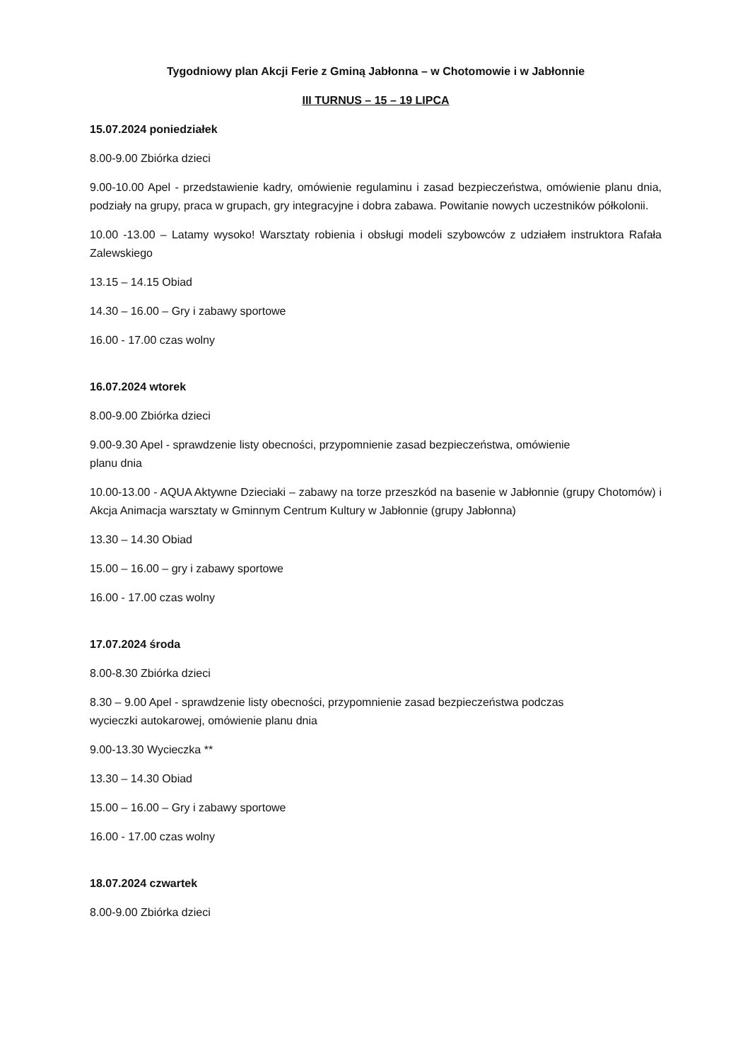Tygodniowy plan Akcji Ferie z Gminą Jabłonna – w Chotomowie i w Jabłonnie
III TURNUS – 15 – 19 LIPCA
15.07.2024 poniedziałek
8.00-9.00 Zbiórka dzieci
9.00-10.00 Apel - przedstawienie kadry, omówienie regulaminu i zasad bezpieczeństwa, omówienie planu dnia, podziały na grupy, praca w grupach, gry integracyjne i dobra zabawa. Powitanie nowych uczestników półkolonii.
10.00 -13.00 – Latamy wysoko! Warsztaty robienia i obsługi modeli szybowców z udziałem instruktora Rafała Zalewskiego
13.15 – 14.15 Obiad
14.30 – 16.00 – Gry i zabawy sportowe
16.00 - 17.00 czas wolny
16.07.2024 wtorek
8.00-9.00 Zbiórka dzieci
9.00-9.30 Apel - sprawdzenie listy obecności, przypomnienie zasad bezpieczeństwa, omówienie
planu dnia
10.00-13.00 - AQUA Aktywne Dzieciaki – zabawy na torze przeszkód na basenie w Jabłonnie (grupy Chotomów) i Akcja Animacja warsztaty w Gminnym Centrum Kultury w Jabłonnie (grupy Jabłonna)
13.30 – 14.30 Obiad
15.00 – 16.00 – gry i zabawy sportowe
16.00 - 17.00 czas wolny
17.07.2024 środa
8.00-8.30 Zbiórka dzieci
8.30 – 9.00 Apel - sprawdzenie listy obecności, przypomnienie zasad bezpieczeństwa podczas
wycieczki autokarowej, omówienie planu dnia
9.00-13.30 Wycieczka **
13.30 – 14.30 Obiad
15.00 – 16.00 – Gry i zabawy sportowe
16.00 - 17.00 czas wolny
18.07.2024 czwartek
8.00-9.00 Zbiórka dzieci